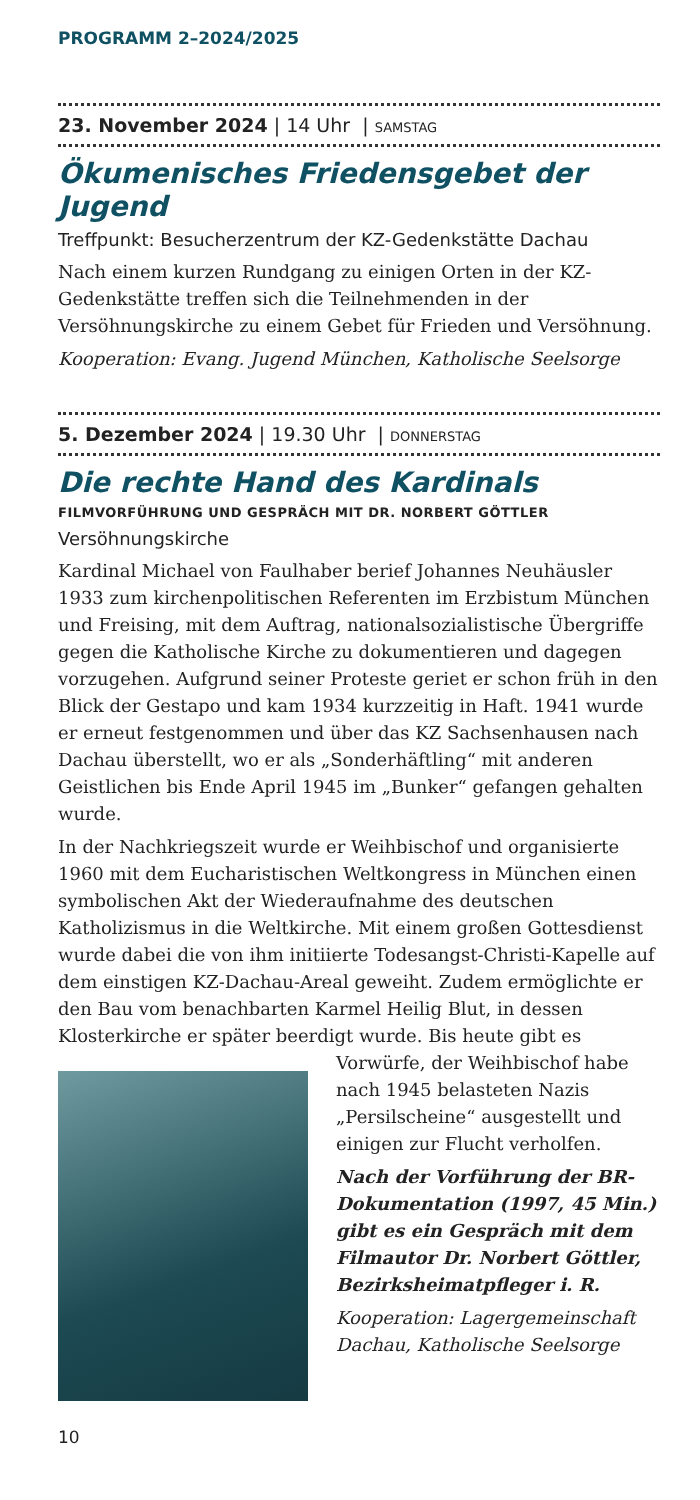PROGRAMM 2–2024/2025
23. November 2024 | 14 Uhr | SAMSTAG
Ökumenisches Friedensgebet der Jugend
Treffpunkt: Besucherzentrum der KZ-Gedenkstätte Dachau
Nach einem kurzen Rundgang zu einigen Orten in der KZ-Gedenkstätte treffen sich die Teilnehmenden in der Versöhnungskirche zu einem Gebet für Frieden und Versöhnung.
Kooperation: Evang. Jugend München, Katholische Seelsorge
5. Dezember 2024 | 19.30 Uhr | DONNERSTAG
Die rechte Hand des Kardinals
FILMVORFÜHRUNG UND GESPRÄCH MIT DR. NORBERT GÖTTLER
Versöhnungskirche
Kardinal Michael von Faulhaber berief Johannes Neuhäusler 1933 zum kirchenpolitischen Referenten im Erzbistum München und Freising, mit dem Auftrag, nationalsozialistische Übergriffe gegen die Katholische Kirche zu dokumentieren und dagegen vorzugehen. Aufgrund seiner Proteste geriet er schon früh in den Blick der Gestapo und kam 1934 kurzzeitig in Haft. 1941 wurde er erneut festgenommen und über das KZ Sachsenhausen nach Dachau überstellt, wo er als „Sonderhäftling“ mit anderen Geistlichen bis Ende April 1945 im „Bunker“ gefangen gehalten wurde.
In der Nachkriegszeit wurde er Weihbischof und organisierte 1960 mit dem Eucharistischen Weltkongress in München einen symbolischen Akt der Wiederaufnahme des deutschen Katholizismus in die Weltkirche. Mit einem großen Gottesdienst wurde dabei die von ihm initiierte Todesangst-Christi-Kapelle auf dem einstigen KZ-Dachau-Areal geweiht. Zudem ermöglichte er den Bau vom benachbarten Karmel Heilig Blut, in dessen Klosterkirche er später beerdigt wurde. Bis heute gibt es Vorwürfe, der Weihbischof habe nach 1945 belasteten Nazis „Persilscheine“ ausgestellt und einigen zur Flucht verholfen.
Nach der Vorführung der BR-Dokumentation (1997, 45 Min.) gibt es ein Gespräch mit dem Filmautor Dr. Norbert Göttler, Bezirksheimatpfleger i. R.
Kooperation: Lagergemeinschaft Dachau, Katholische Seelsorge
10